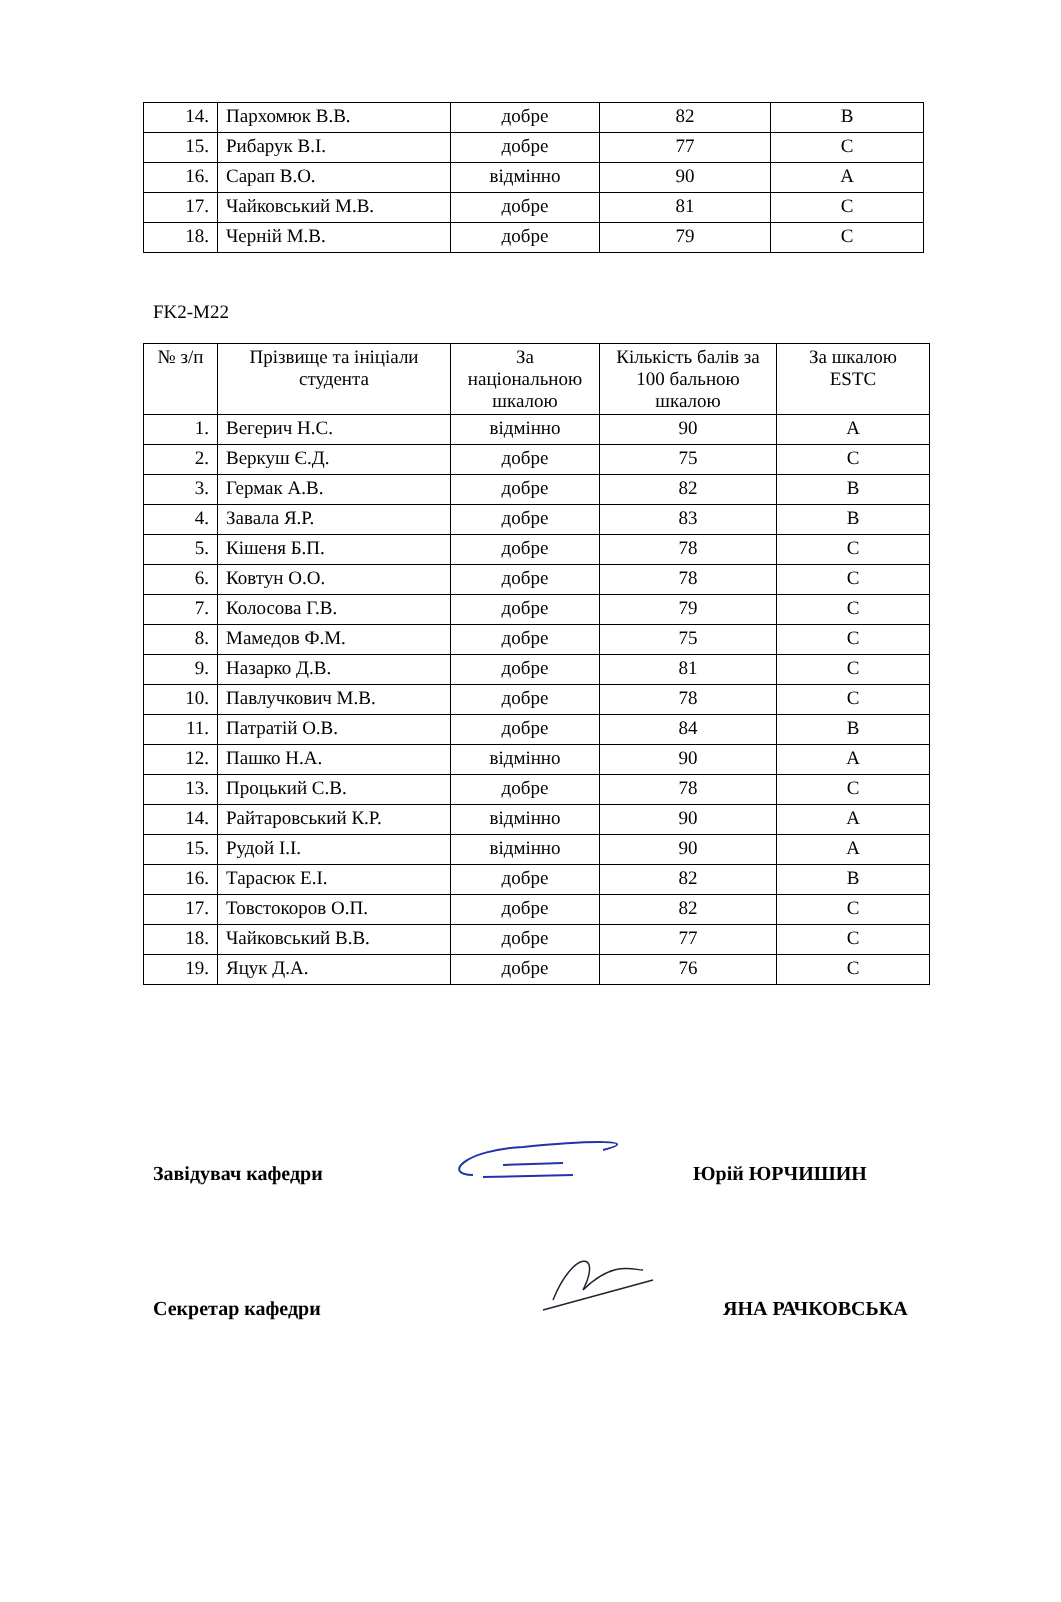| 14. | Пархомюк В.В. | добре | 82 | B |
| 15. | Рибарук В.І. | добре | 77 | C |
| 16. | Сарап В.О. | відмінно | 90 | A |
| 17. | Чайковський М.В. | добре | 81 | C |
| 18. | Черній М.В. | добре | 79 | C |
FK2-M22
| № з/п | Прізвище та ініціали студента | За національною шкалою | Кількість балів за 100 бальною шкалою | За шкалою ESTC |
| --- | --- | --- | --- | --- |
| 1. | Вегерич Н.С. | відмінно | 90 | A |
| 2. | Веркуш Є.Д. | добре | 75 | C |
| 3. | Гермак А.В. | добре | 82 | B |
| 4. | Завала Я.Р. | добре | 83 | B |
| 5. | Кішеня Б.П. | добре | 78 | C |
| 6. | Ковтун О.О. | добре | 78 | C |
| 7. | Колосова Г.В. | добре | 79 | C |
| 8. | Мамедов Ф.М. | добре | 75 | C |
| 9. | Назарко Д.В. | добре | 81 | C |
| 10. | Павлучкович М.В. | добре | 78 | C |
| 11. | Патратій О.В. | добре | 84 | B |
| 12. | Пашко Н.А. | відмінно | 90 | A |
| 13. | Процький С.В. | добре | 78 | C |
| 14. | Райтаровський К.Р. | відмінно | 90 | A |
| 15. | Рудой І.І. | відмінно | 90 | A |
| 16. | Тарасюк Е.І. | добре | 82 | B |
| 17. | Товстокоров О.П. | добре | 82 | C |
| 18. | Чайковський В.В. | добре | 77 | C |
| 19. | Яцук Д.А. | добре | 76 | C |
Завідувач кафедри
Юрій ЮРЧИШИН
Секретар кафедри
ЯНА РАЧКОВСЬКА